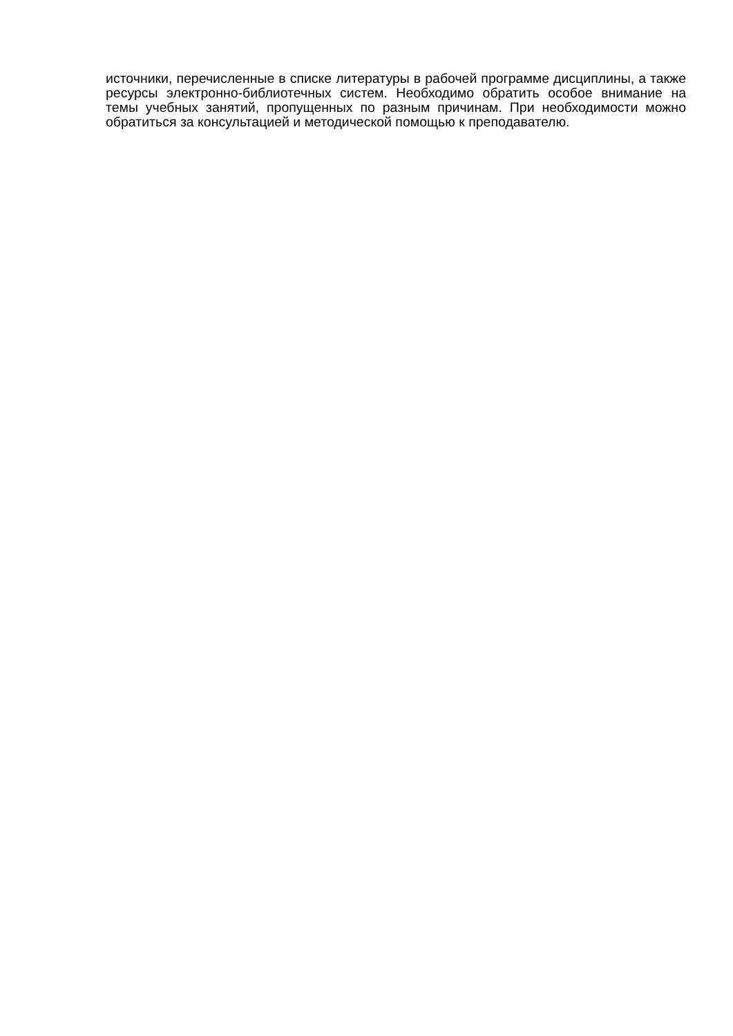источники, перечисленные в списке литературы в рабочей программе дисциплины, а также ресурсы электронно-библиотечных систем. Необходимо обратить особое внимание на темы учебных занятий, пропущенных по разным причинам. При необходимости можно обратиться за консультацией и методической помощью к преподавателю.